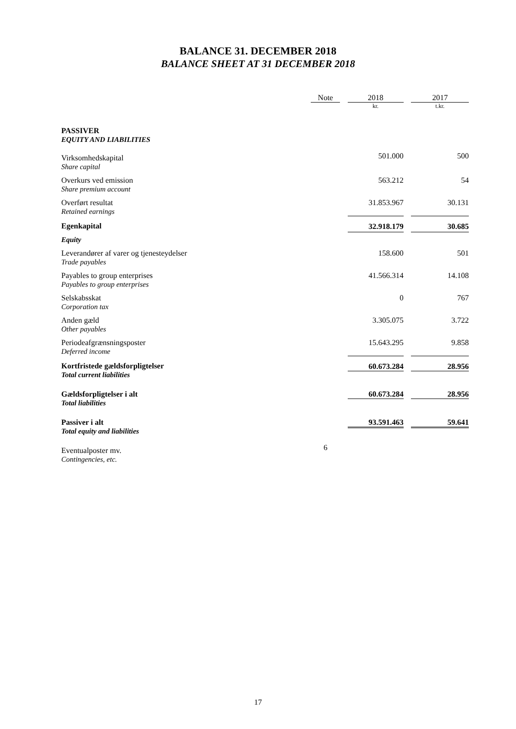BALANCE 31. DECEMBER 2018
BALANCE SHEET AT 31 DECEMBER 2018
| | Note | | 2018 | | 2017 |
| --- | --- | --- | --- | --- | --- |
| | | | kr. | | t.kr. |
| PASSIVER EQUITY AND LIABILITIES | | | | | |
| Virksomhedskapital Share capital | | | 501.000 | | 500 |
| Overkurs ved emission Share premium account | | | 563.212 | | 54 |
| Overført resultat Retained earnings | | | 31.853.967 | | 30.131 |
| Egenkapital | | | 32.918.179 | | 30.685 |
| Equity | | | | | |
| Leverandører af varer og tjenesteydelser Trade payables | | | 158.600 | | 501 |
| Payables to group enterprises Payables to group enterprises | | | 41.566.314 | | 14.108 |
| Selskabsskat Corporation tax | | | 0 | | 767 |
| Anden gæld Other payables | | | 3.305.075 | | 3.722 |
| Periodeafgrænsningsposter Deferred income | | | 15.643.295 | | 9.858 |
| Kortfristede gældsforpligtelser Total current liabilities | | | 60.673.284 | | 28.956 |
| Gældsforpligtelser i alt Total liabilities | | | 60.673.284 | | 28.956 |
| Passiver i alt Total equity and liabilities | | | 93.591.463 | | 59.641 |
| Eventualposter mv. Contingencies, etc. | 6 | | | | |
17